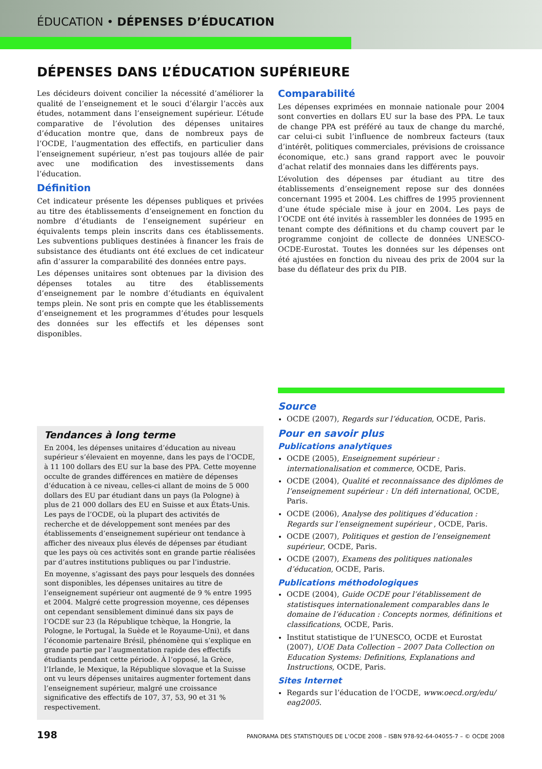ÉDUCATION • DÉPENSES D’ÉDUCATION
DÉPENSES DANS L’ÉDUCATION SUPÉRIEURE
Les décideurs doivent concilier la nécessité d’améliorer la qualité de l’enseignement et le souci d’élargir l’accès aux études, notamment dans l’enseignement supérieur. L’étude comparative de l’évolution des dépenses unitaires d’éducation montre que, dans de nombreux pays de l’OCDE, l’augmentation des effectifs, en particulier dans l’enseignement supérieur, n’est pas toujours allée de pair avec une modification des investissements dans l’éducation.
Définition
Cet indicateur présente les dépenses publiques et privées au titre des établissements d’enseignement en fonction du nombre d’étudiants de l’enseignement supérieur en équivalents temps plein inscrits dans ces établissements. Les subventions publiques destinées à financer les frais de subsistance des étudiants ont été exclues de cet indicateur afin d’assurer la comparabilité des données entre pays.
Les dépenses unitaires sont obtenues par la division des dépenses totales au titre des établissements d’enseignement par le nombre d’étudiants en équivalent temps plein. Ne sont pris en compte que les établissements d’enseignement et les programmes d’études pour lesquels des données sur les effectifs et les dépenses sont disponibles.
Tendances à long terme
En 2004, les dépenses unitaires d’éducation au niveau supérieur s’élevaient en moyenne, dans les pays de l’OCDE, à 11 100 dollars des EU sur la base des PPA. Cette moyenne occulte de grandes différences en matière de dépenses d’éducation à ce niveau, celles-ci allant de moins de 5 000 dollars des EU par étudiant dans un pays (la Pologne) à plus de 21 000 dollars des EU en Suisse et aux États-Unis. Les pays de l’OCDE, où la plupart des activités de recherche et de développement sont menées par des établissements d’enseignement supérieur ont tendance à afficher des niveaux plus élevés de dépenses par étudiant que les pays où ces activités sont en grande partie réalisées par d’autres institutions publiques ou par l’industrie.
En moyenne, s’agissant des pays pour lesquels des données sont disponibles, les dépenses unitaires au titre de l’enseignement supérieur ont augmenté de 9 % entre 1995 et 2004. Malgré cette progression moyenne, ces dépenses ont cependant sensiblement diminué dans six pays de l’OCDE sur 23 (la République tchèque, la Hongrie, la Pologne, le Portugal, la Suède et le Royaume-Uni), et dans l’économie partenaire Brésil, phénomène qui s’explique en grande partie par l’augmentation rapide des effectifs étudiants pendant cette période. À l’opposé, la Grèce, l’Irlande, le Mexique, la République slovaque et la Suisse ont vu leurs dépenses unitaires augmenter fortement dans l’enseignement supérieur, malgré une croissance significative des effectifs de 107, 37, 53, 90 et 31 % respectivement.
Comparabilité
Les dépenses exprimées en monnaie nationale pour 2004 sont converties en dollars EU sur la base des PPA. Le taux de change PPA est préféré au taux de change du marché, car celui-ci subit l’influence de nombreux facteurs (taux d’intérêt, politiques commerciales, prévisions de croissance économique, etc.) sans grand rapport avec le pouvoir d’achat relatif des monnaies dans les différents pays.
L’évolution des dépenses par étudiant au titre des établissements d’enseignement repose sur des données concernant 1995 et 2004. Les chiffres de 1995 proviennent d’une étude spéciale mise à jour en 2004. Les pays de l’OCDE ont été invités à rassembler les données de 1995 en tenant compte des définitions et du champ couvert par le programme conjoint de collecte de données UNESCO-OCDE-Eurostat. Toutes les données sur les dépenses ont été ajustées en fonction du niveau des prix de 2004 sur la base du déflateur des prix du PIB.
Source
OCDE (2007), Regards sur l’éducation, OCDE, Paris.
Pour en savoir plus
Publications analytiques
OCDE (2005), Enseignement supérieur : internationalisation et commerce, OCDE, Paris.
OCDE (2004), Qualité et reconnaissance des diplômes de l’enseignement supérieur : Un défi international, OCDE, Paris.
OCDE (2006), Analyse des politiques d’éducation : Regards sur l’enseignement supérieur , OCDE, Paris.
OCDE (2007), Politiques et gestion de l’enseignement supérieur, OCDE, Paris.
OCDE (2007), Examens des politiques nationales d’éducation, OCDE, Paris.
Publications méthodologiques
OCDE (2004), Guide OCDE pour l’établissement de statistisques internationalement comparables dans le domaine de l’éducation : Concepts normes, définitions et classifications, OCDE, Paris.
Institut statistique de l’UNESCO, OCDE et Eurostat (2007), UOE Data Collection – 2007 Data Collection on Education Systems: Definitions, Explanations and Instructions, OCDE, Paris.
Sites Internet
Regards sur l’éducation de l’OCDE, www.oecd.org/edu/ eag2005.
198 PANORAMA DES STATISTIQUES DE L’OCDE 2008 – ISBN 978-92-64-04055-7 – © OCDE 2008